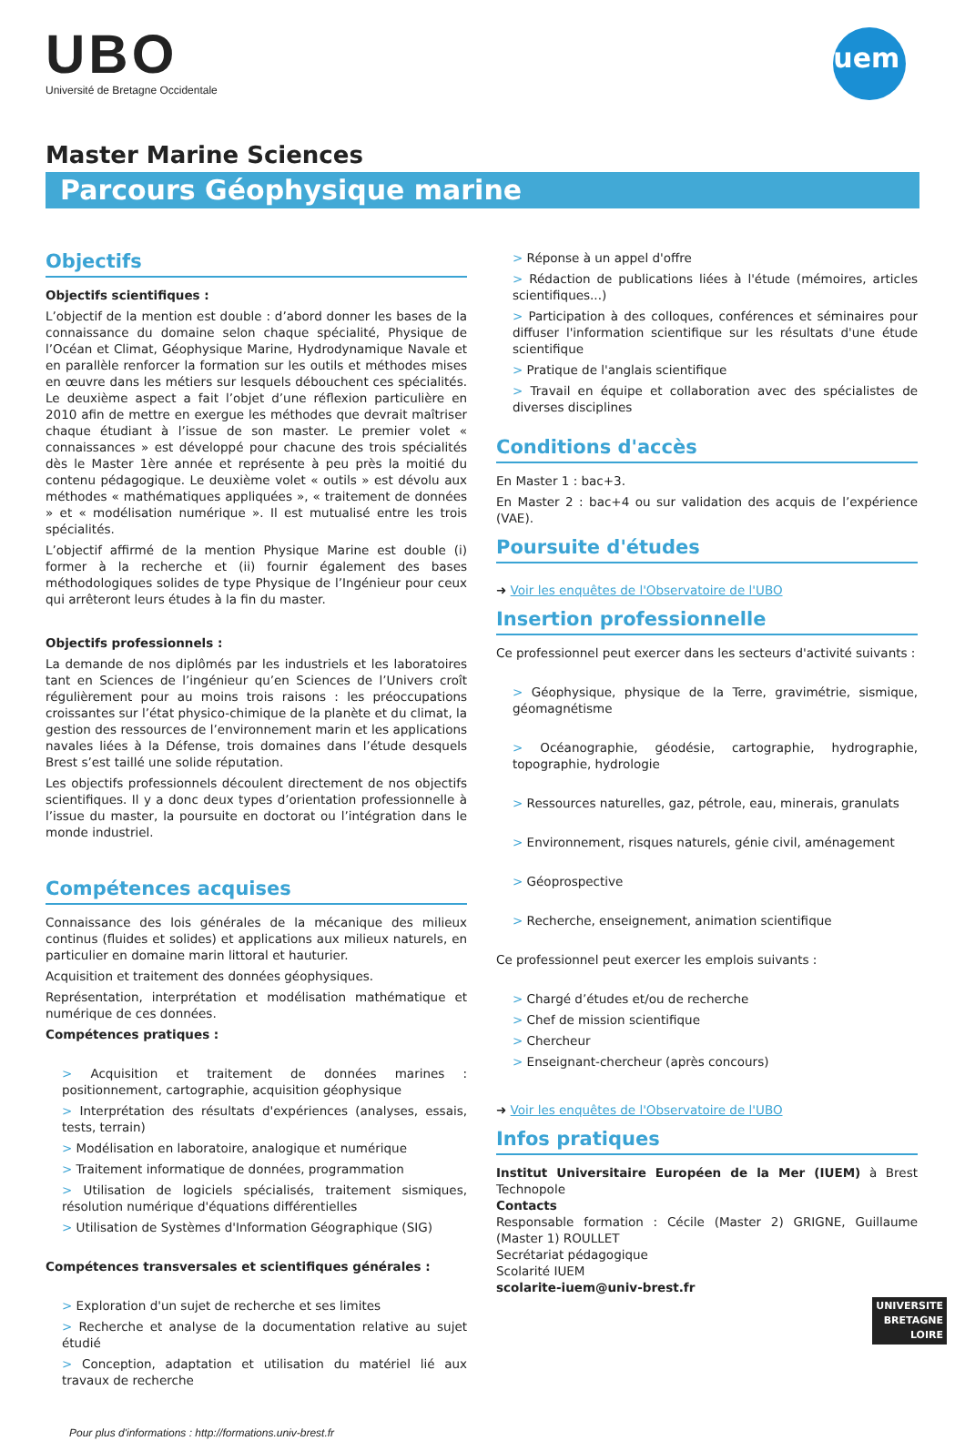UBO
Université de Bretagne Occidentale
iuem
Master Marine Sciences
Parcours Géophysique marine
Objectifs
Objectifs scientifiques :
L’objectif de la mention est double : d’abord donner les bases de la connaissance du domaine selon chaque spécialité, Physique de l’Océan et Climat, Géophysique Marine, Hydrodynamique Navale et en parallèle renforcer la formation sur les outils et méthodes mises en œuvre dans les métiers sur lesquels débouchent ces spécialités. Le deuxième aspect a fait l’objet d’une réflexion particulière en 2010 afin de mettre en exergue les méthodes que devrait maîtriser chaque étudiant à l’issue de son master. Le premier volet « connaissances » est développé pour chacune des trois spécialités dès le Master 1ère année et représente à peu près la moitié du contenu pédagogique. Le deuxième volet « outils » est dévolu aux méthodes « mathématiques appliquées », « traitement de données » et « modélisation numérique ». Il est mutualisé entre les trois spécialités.
L’objectif affirmé de la mention Physique Marine est double (i) former à la recherche et (ii) fournir également des bases méthodologiques solides de type Physique de l’Ingénieur pour ceux qui arrêteront leurs études à la fin du master.
Objectifs professionnels :
La demande de nos diplômés par les industriels et les laboratoires tant en Sciences de l’ingénieur qu’en Sciences de l’Univers croît régulièrement pour au moins trois raisons : les préoccupations croissantes sur l’état physico-chimique de la planète et du climat, la gestion des ressources de l’environnement marin et les applications navales liées à la Défense, trois domaines dans l’étude desquels Brest s’est taillé une solide réputation.
Les objectifs professionnels découlent directement de nos objectifs scientifiques. Il y a donc deux types d’orientation professionnelle à l’issue du master, la poursuite en doctorat ou l’intégration dans le monde industriel.
Compétences acquises
Connaissance des lois générales de la mécanique des milieux continus (fluides et solides) et applications aux milieux naturels, en particulier en domaine marin littoral et hauturier.
Acquisition et traitement des données géophysiques.
Représentation, interprétation et modélisation mathématique et numérique de ces données.
Compétences pratiques :
> Acquisition et traitement de données marines : positionnement, cartographie, acquisition géophysique
> Interprétation des résultats d'expériences (analyses, essais, tests, terrain)
> Modélisation en laboratoire, analogique et numérique
> Traitement informatique de données, programmation
> Utilisation de logiciels spécialisés, traitement sismiques, résolution numérique d'équations différentielles
> Utilisation de Systèmes d'Information Géographique (SIG)
Compétences transversales et scientifiques générales :
> Exploration d'un sujet de recherche et ses limites
> Recherche et analyse de la documentation relative au sujet étudié
> Conception, adaptation et utilisation du matériel lié aux travaux de recherche
Pour plus d'informations : http://formations.univ-brest.fr
> Réponse à un appel d'offre
> Rédaction de publications liées à l'étude (mémoires, articles scientifiques...)
> Participation à des colloques, conférences et séminaires pour diffuser l'information scientifique sur les résultats d'une étude scientifique
> Pratique de l'anglais scientifique
> Travail en équipe et collaboration avec des spécialistes de diverses disciplines
Conditions d'accès
En Master 1 : bac+3.
En Master 2 : bac+4 ou sur validation des acquis de l’expérience (VAE).
Poursuite d'études
➜ Voir les enquêtes de l'Observatoire de l'UBO
Insertion professionnelle
Ce professionnel peut exercer dans les secteurs d'activité suivants :
> Géophysique, physique de la Terre, gravimétrie, sismique, géomagnétisme
> Océanographie, géodésie, cartographie, hydrographie, topographie, hydrologie
> Ressources naturelles, gaz, pétrole, eau, minerais, granulats
> Environnement, risques naturels, génie civil, aménagement
> Géoprospective
> Recherche, enseignement, animation scientifique
Ce professionnel peut exercer les emplois suivants :
> Chargé d’études et/ou de recherche
> Chef de mission scientifique
> Chercheur
> Enseignant-chercheur (après concours)
➜ Voir les enquêtes de l'Observatoire de l'UBO
Infos pratiques
Institut Universitaire Européen de la Mer (IUEM) à Brest Technopole
Contacts
Responsable formation : Cécile (Master 2) GRIGNE, Guillaume (Master 1) ROULLET
Secrétariat pédagogique
Scolarité IUEM
scolarite-iuem@univ-brest.fr
UNIVERSITE
BRETAGNE
LOIRE